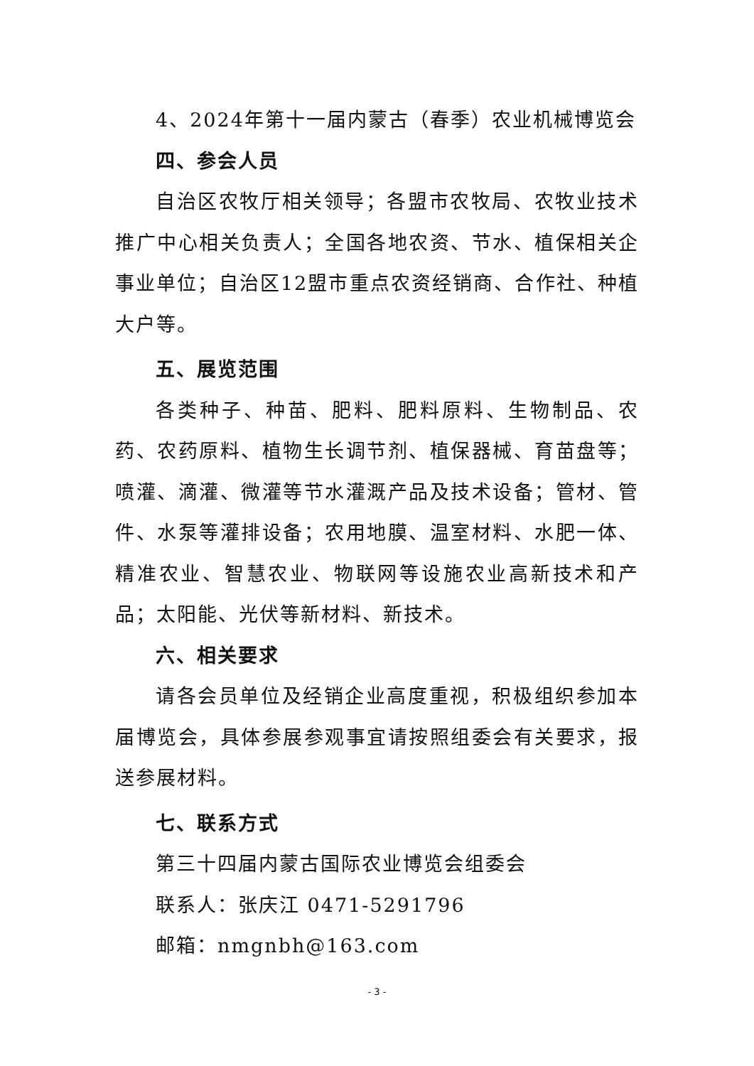4、2024年第十一届内蒙古（春季）农业机械博览会
四、参会人员
自治区农牧厅相关领导；各盟市农牧局、农牧业技术推广中心相关负责人；全国各地农资、节水、植保相关企事业单位；自治区12盟市重点农资经销商、合作社、种植大户等。
五、展览范围
各类种子、种苗、肥料、肥料原料、生物制品、农药、农药原料、植物生长调节剂、植保器械、育苗盘等；喷灌、滴灌、微灌等节水灌溉产品及技术设备；管材、管件、水泵等灌排设备；农用地膜、温室材料、水肥一体、精准农业、智慧农业、物联网等设施农业高新技术和产品；太阳能、光伏等新材料、新技术。
六、相关要求
请各会员单位及经销企业高度重视，积极组织参加本届博览会，具体参展参观事宜请按照组委会有关要求，报送参展材料。
七、联系方式
第三十四届内蒙古国际农业博览会组委会
联系人：张庆江 0471-5291796
邮箱：nmgnbh@163.com
- 3 -